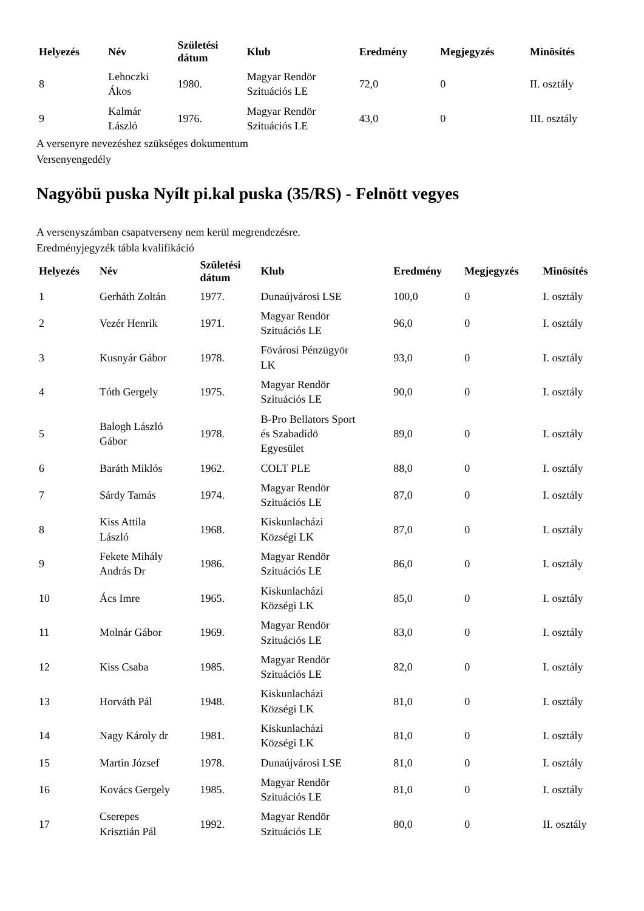| Helyezés | Név | Születési dátum | Klub | Eredmény | Megjegyzés | Minösítés |
| --- | --- | --- | --- | --- | --- | --- |
| 8 | Lehoczki Ákos | 1980. | Magyar Rendör Szituációs LE | 72,0 | 0 | II. osztály |
| 9 | Kalmár László | 1976. | Magyar Rendör Szituációs LE | 43,0 | 0 | III. osztály |
A versenyre nevezéshez szükséges dokumentum
Versenyengedély
Nagyöbü puska Nyílt pi.kal puska (35/RS) - Felnött vegyes
A versenyszámban csapatverseny nem kerül megrendezésre.
Eredményjegyzék tábla kvalifikáció
| Helyezés | Név | Születési dátum | Klub | Eredmény | Megjegyzés | Minösítés |
| --- | --- | --- | --- | --- | --- | --- |
| 1 | Gerháth Zoltán | 1977. | Dunaújvárosi LSE | 100,0 | 0 | I. osztály |
| 2 | Vezér Henrik | 1971. | Magyar Rendör Szituációs LE | 96,0 | 0 | I. osztály |
| 3 | Kusnyár Gábor | 1978. | Fövárosi Pénzügyör LK | 93,0 | 0 | I. osztály |
| 4 | Tóth Gergely | 1975. | Magyar Rendör Szituációs LE | 90,0 | 0 | I. osztály |
| 5 | Balogh László Gábor | 1978. | B-Pro Bellators Sport és Szabadidö Egyesület | 89,0 | 0 | I. osztály |
| 6 | Baráth Miklós | 1962. | COLT PLE | 88,0 | 0 | I. osztály |
| 7 | Sárdy Tamás | 1974. | Magyar Rendör Szituációs LE | 87,0 | 0 | I. osztály |
| 8 | Kiss Attila László | 1968. | Kiskunlacházi Községi LK | 87,0 | 0 | I. osztály |
| 9 | Fekete Mihály András Dr | 1986. | Magyar Rendör Szituációs LE | 86,0 | 0 | I. osztály |
| 10 | Ács Imre | 1965. | Kiskunlacházi Községi LK | 85,0 | 0 | I. osztály |
| 11 | Molnár Gábor | 1969. | Magyar Rendör Szituációs LE | 83,0 | 0 | I. osztály |
| 12 | Kiss Csaba | 1985. | Magyar Rendör Szituációs LE | 82,0 | 0 | I. osztály |
| 13 | Horváth Pál | 1948. | Kiskunlacházi Községi LK | 81,0 | 0 | I. osztály |
| 14 | Nagy Károly dr | 1981. | Kiskunlacházi Községi LK | 81,0 | 0 | I. osztály |
| 15 | Martin József | 1978. | Dunaújvárosi LSE | 81,0 | 0 | I. osztály |
| 16 | Kovács Gergely | 1985. | Magyar Rendör Szituációs LE | 81,0 | 0 | I. osztály |
| 17 | Cserepes Krisztián Pál | 1992. | Magyar Rendör Szituációs LE | 80,0 | 0 | II. osztály |